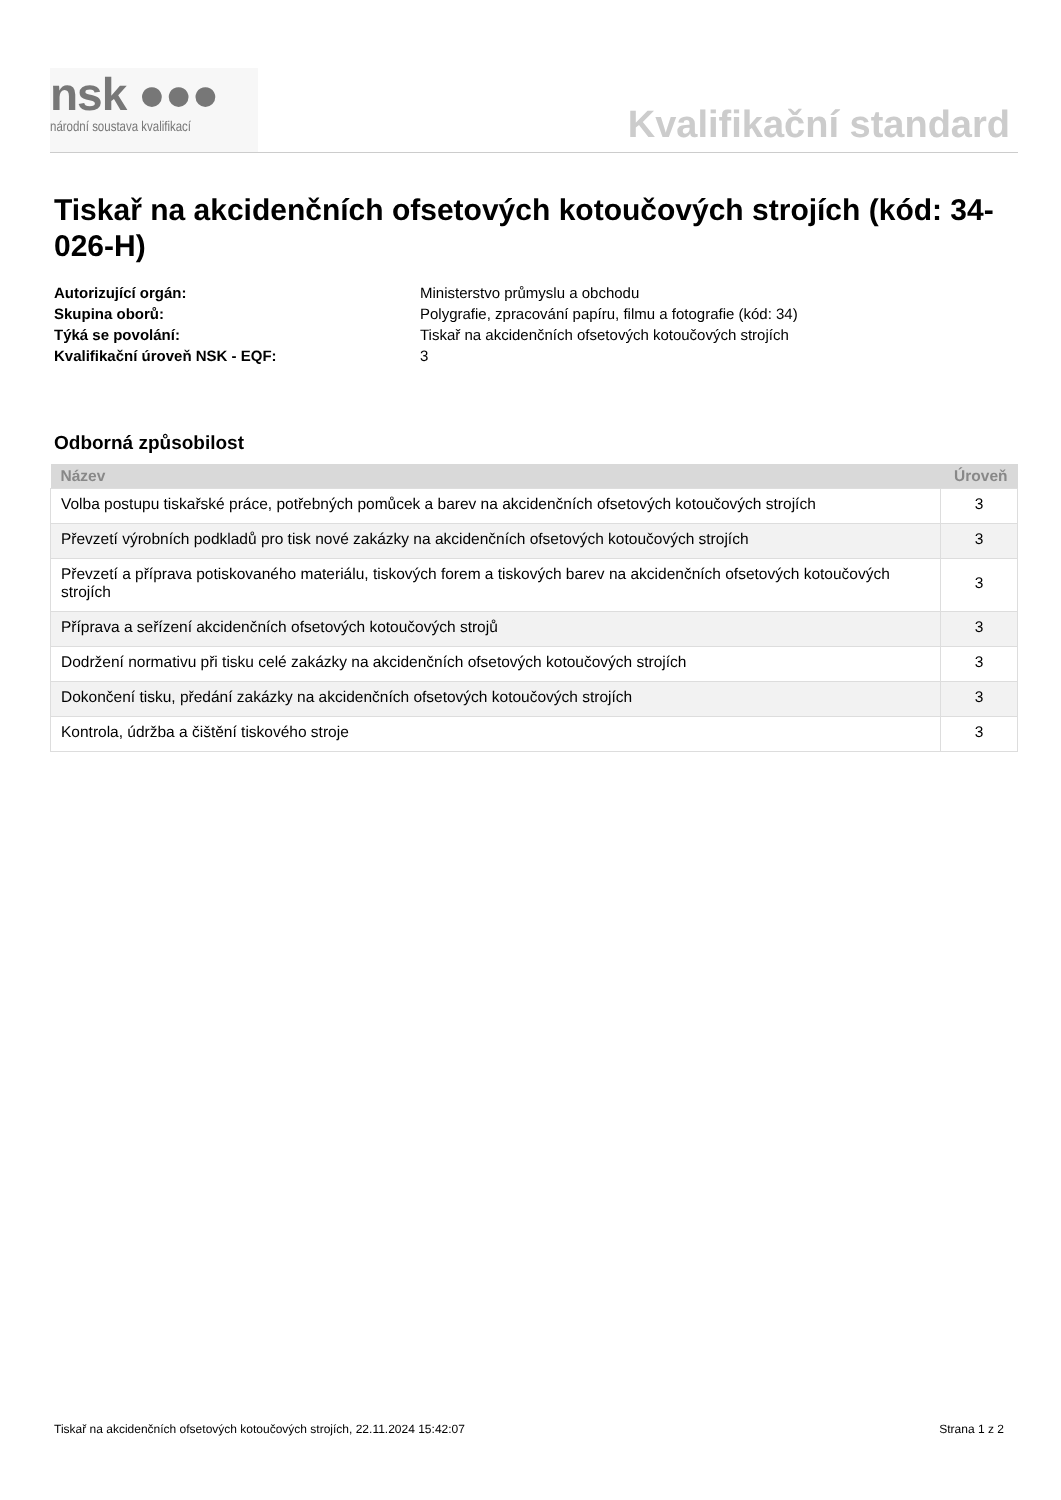nsk ●●●
národní soustava kvalifikací
Kvalifikační standard
Tiskař na akcidenčních ofsetových kotoučových strojích (kód: 34-026-H)
Autorizující orgán: Ministerstvo průmyslu a obchodu Skupina oborů: Polygrafie, zpracování papíru, filmu a fotografie (kód: 34) Týká se povolání: Tiskař na akcidenčních ofsetových kotoučových strojích Kvalifikační úroveň NSK - EQF: 3
Odborná způsobilost
| Název | Úroveň |
| --- | --- |
| Volba postupu tiskařské práce, potřebných pomůcek a barev na akcidenčních ofsetových kotoučových strojích | 3 |
| Převzetí výrobních podkladů pro tisk nové zakázky na akcidenčních ofsetových kotoučových strojích | 3 |
| Převzetí a příprava potiskovaného materiálu, tiskových forem a tiskových barev na akcidenčních ofsetových kotoučových strojích | 3 |
| Příprava a seřízení akcidenčních ofsetových kotoučových strojů | 3 |
| Dodržení normativu při tisku celé zakázky na akcidenčních ofsetových kotoučových strojích | 3 |
| Dokončení tisku, předání zakázky na akcidenčních ofsetových kotoučových strojích | 3 |
| Kontrola, údržba a čištění tiskového stroje | 3 |
Tiskař na akcidenčních ofsetových kotoučových strojích, 22.11.2024 15:42:07 Strana 1 z 2